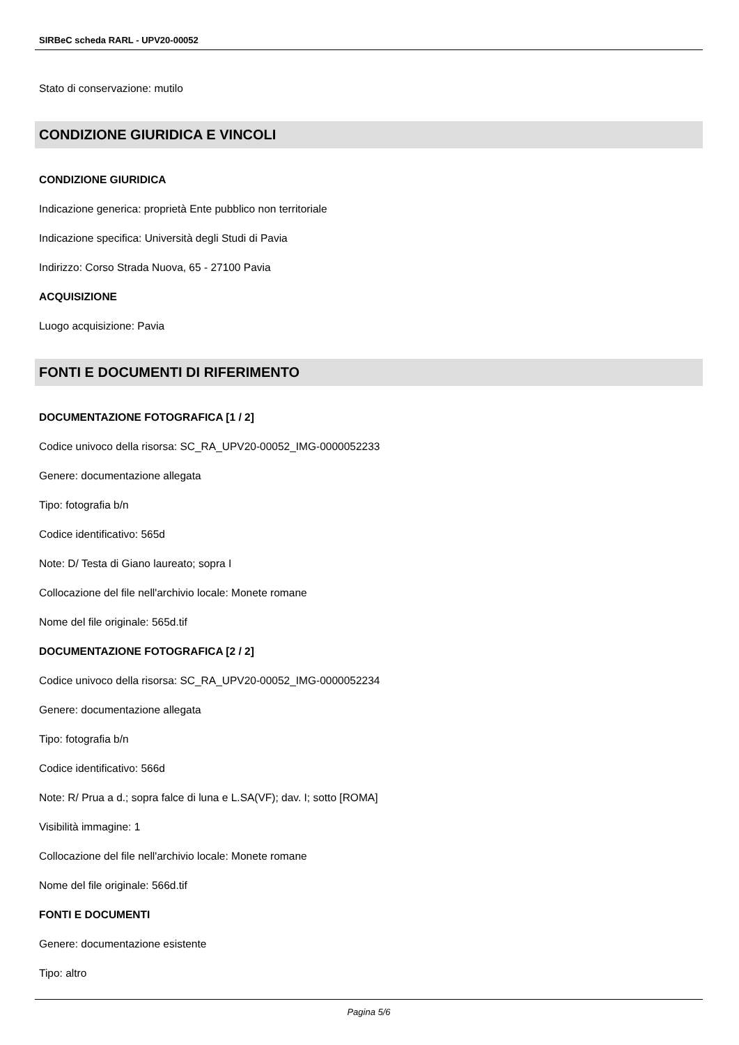SIRBeC scheda RARL - UPV20-00052
Stato di conservazione: mutilo
CONDIZIONE GIURIDICA E VINCOLI
CONDIZIONE GIURIDICA
Indicazione generica: proprietà Ente pubblico non territoriale
Indicazione specifica: Università degli Studi di Pavia
Indirizzo: Corso Strada Nuova, 65 - 27100 Pavia
ACQUISIZIONE
Luogo acquisizione: Pavia
FONTI E DOCUMENTI DI RIFERIMENTO
DOCUMENTAZIONE FOTOGRAFICA [1 / 2]
Codice univoco della risorsa: SC_RA_UPV20-00052_IMG-0000052233
Genere: documentazione allegata
Tipo: fotografia b/n
Codice identificativo: 565d
Note: D/ Testa di Giano laureato; sopra I
Collocazione del file nell'archivio locale: Monete romane
Nome del file originale: 565d.tif
DOCUMENTAZIONE FOTOGRAFICA [2 / 2]
Codice univoco della risorsa: SC_RA_UPV20-00052_IMG-0000052234
Genere: documentazione allegata
Tipo: fotografia b/n
Codice identificativo: 566d
Note: R/ Prua a d.; sopra falce di luna e L.SA(VF); dav. I; sotto [ROMA]
Visibilità immagine: 1
Collocazione del file nell'archivio locale: Monete romane
Nome del file originale: 566d.tif
FONTI E DOCUMENTI
Genere: documentazione esistente
Tipo: altro
Pagina 5/6